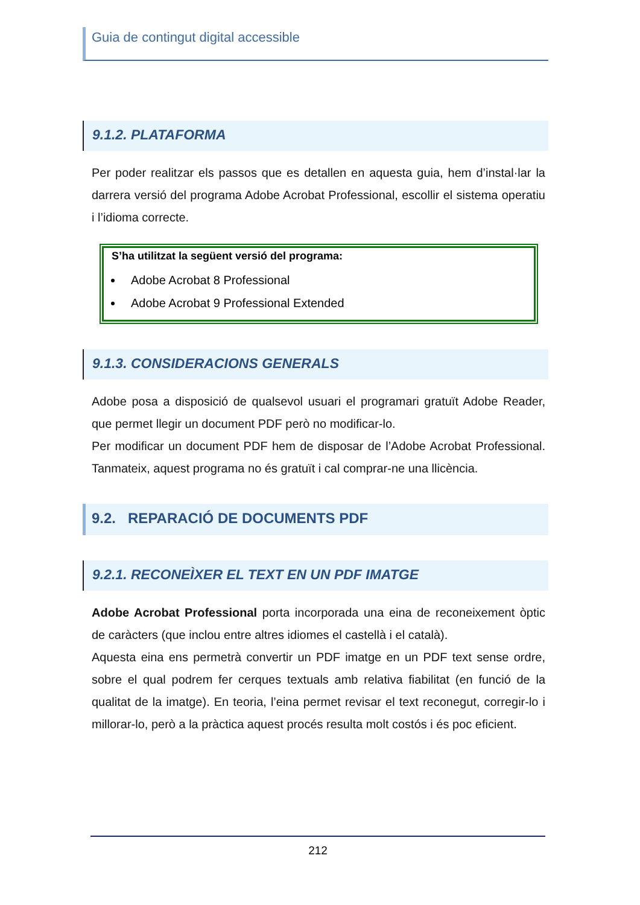Guia de contingut digital accessible
9.1.2. PLATAFORMA
Per poder realitzar els passos que es detallen en aquesta guia, hem d’instal·lar la darrera versió del programa Adobe Acrobat Professional, escollir el sistema operatiu i l’idioma correcte.
S’ha utilitzat la següent versió del programa:
Adobe Acrobat 8 Professional
Adobe Acrobat 9 Professional Extended
9.1.3. CONSIDERACIONS GENERALS
Adobe posa a disposició de qualsevol usuari el programari gratuït Adobe Reader, que permet llegir un document PDF però no modificar-lo.
Per modificar un document PDF hem de disposar de l’Adobe Acrobat Professional. Tanmateix, aquest programa no és gratuït i cal comprar-ne una llicència.
9.2. REPARACIÓ DE DOCUMENTS PDF
9.2.1. RECONEÌXER EL TEXT EN UN PDF IMATGE
Adobe Acrobat Professional porta incorporada una eina de reconeixement òptic de caràcters (que inclou entre altres idiomes el castellà i el català).
Aquesta eina ens permetrà convertir un PDF imatge en un PDF text sense ordre, sobre el qual podrem fer cerques textuals amb relativa fiabilitat (en funció de la qualitat de la imatge). En teoria, l’eina permet revisar el text reconegut, corregir-lo i millorar-lo, però a la pràctica aquest procés resulta molt costós i és poc eficient.
212